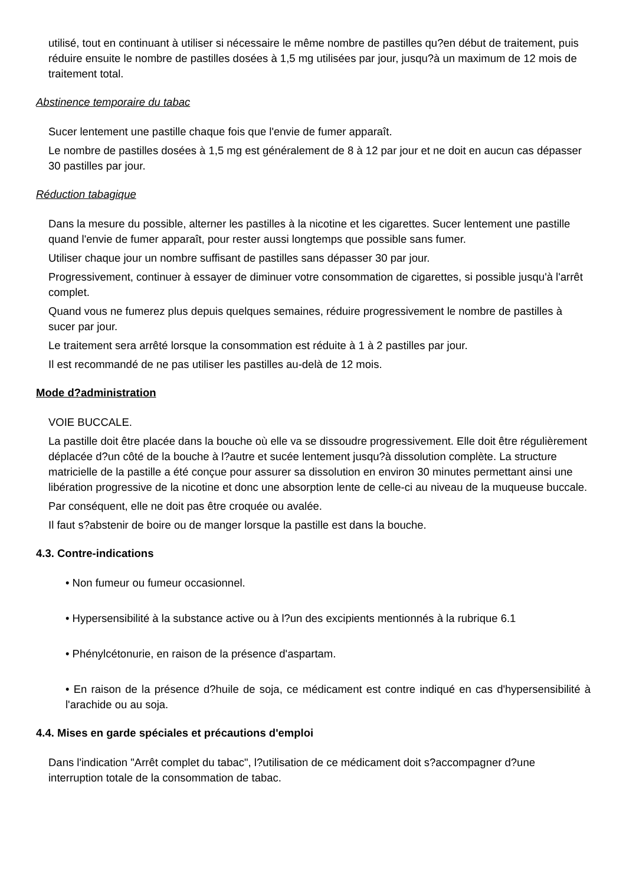utilisé, tout en continuant à utiliser si nécessaire le même nombre de pastilles qu?en début de traitement, puis réduire ensuite le nombre de pastilles dosées à 1,5 mg utilisées par jour, jusqu?à un maximum de 12 mois de traitement total.
Abstinence temporaire du tabac
Sucer lentement une pastille chaque fois que l'envie de fumer apparaît.
Le nombre de pastilles dosées à 1,5 mg est généralement de 8 à 12 par jour et ne doit en aucun cas dépasser 30 pastilles par jour.
Réduction tabagique
Dans la mesure du possible, alterner les pastilles à la nicotine et les cigarettes. Sucer lentement une pastille quand l'envie de fumer apparaît, pour rester aussi longtemps que possible sans fumer.
Utiliser chaque jour un nombre suffisant de pastilles sans dépasser 30 par jour.
Progressivement, continuer à essayer de diminuer votre consommation de cigarettes, si possible jusqu'à l'arrêt complet.
Quand vous ne fumerez plus depuis quelques semaines, réduire progressivement le nombre de pastilles à sucer par jour.
Le traitement sera arrêté lorsque la consommation est réduite à 1 à 2 pastilles par jour.
Il est recommandé de ne pas utiliser les pastilles au-delà de 12 mois.
Mode d?administration
VOIE BUCCALE.
La pastille doit être placée dans la bouche où elle va se dissoudre progressivement. Elle doit être régulièrement déplacée d?un côté de la bouche à l?autre et sucée lentement jusqu?à dissolution complète. La structure matricielle de la pastille a été conçue pour assurer sa dissolution en environ 30 minutes permettant ainsi une libération progressive de la nicotine et donc une absorption lente de celle-ci au niveau de la muqueuse buccale.
Par conséquent, elle ne doit pas être croquée ou avalée.
Il faut s?abstenir de boire ou de manger lorsque la pastille est dans la bouche.
4.3. Contre-indications
• Non fumeur ou fumeur occasionnel.
• Hypersensibilité à la substance active ou à l?un des excipients mentionnés à la rubrique 6.1
• Phénylcétonurie, en raison de la présence d'aspartam.
• En raison de la présence d?huile de soja, ce médicament est contre indiqué en cas d'hypersensibilité à l'arachide ou au soja.
4.4. Mises en garde spéciales et précautions d'emploi
Dans l'indication "Arrêt complet du tabac", l?utilisation de ce médicament doit s?accompagner d?une interruption totale de la consommation de tabac.